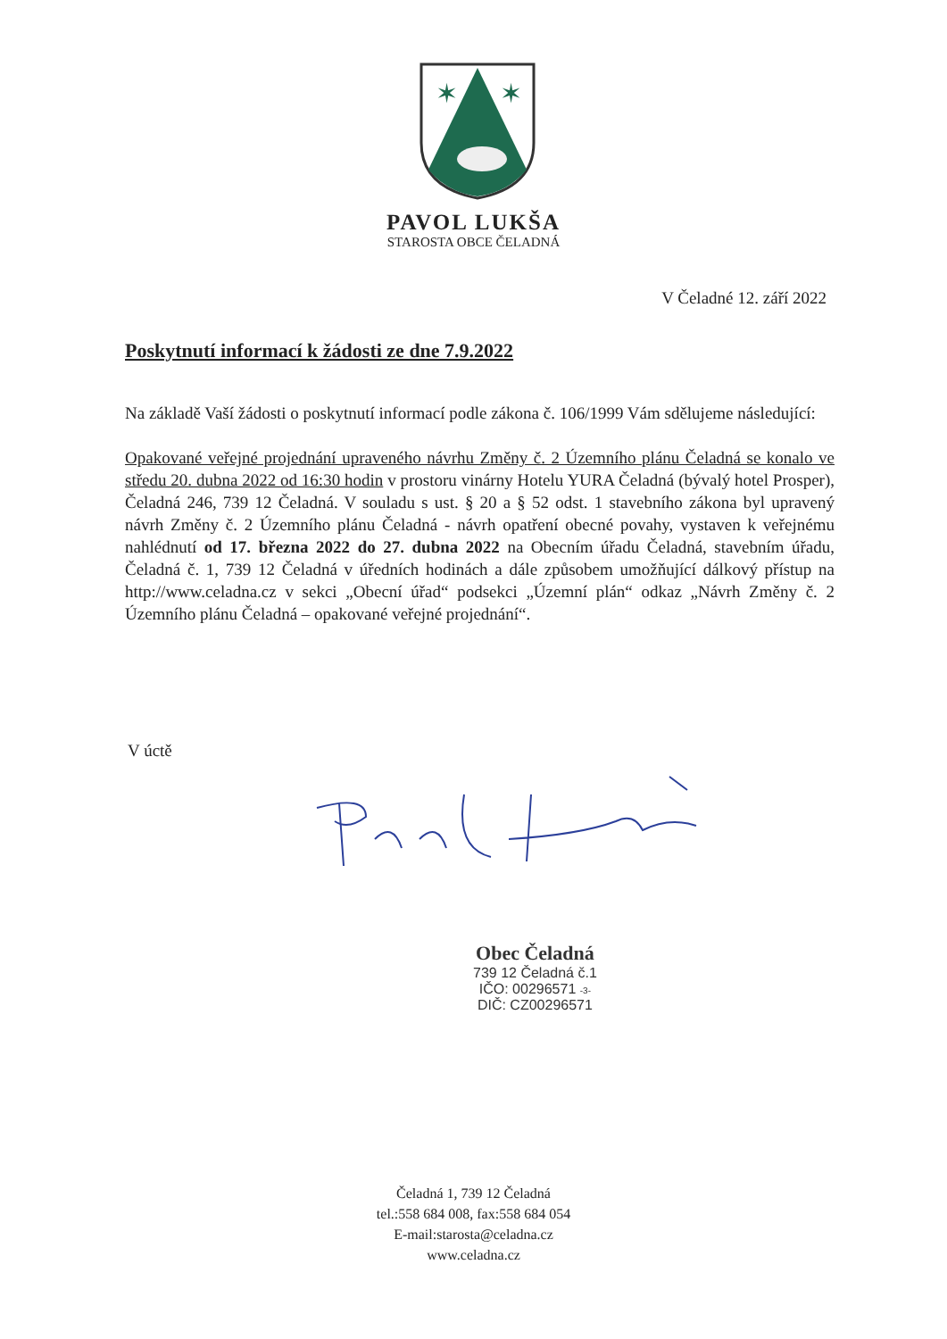✶
✶
PAVOL LUKŠA
STAROSTA OBCE ČELADNÁ
V Čeladné 12. září 2022
Poskytnutí informací k žádosti ze dne 7.9.2022
Na základě Vaší žádosti o poskytnutí informací podle zákona č. 106/1999 Vám sdělujeme následující:
Opakované veřejné projednání upraveného návrhu Změny č. 2 Územního plánu Čeladná se konalo ve středu 20. dubna 2022 od 16:30 hodin v prostoru vinárny Hotelu YURA Čeladná (bývalý hotel Prosper), Čeladná 246, 739 12 Čeladná. V souladu s ust. § 20 a § 52 odst. 1 stavebního zákona byl upravený návrh Změny č. 2 Územního plánu Čeladná - návrh opatření obecné povahy, vystaven k veřejnému nahlédnutí od 17. března 2022 do 27. dubna 2022 na Obecním úřadu Čeladná, stavebním úřadu, Čeladná č. 1, 739 12 Čeladná v úředních hodinách a dále způsobem umožňující dálkový přístup na http://www.celadna.cz v sekci „Obecní úřad“ podsekci „Územní plán“ odkaz „Návrh Změny č. 2 Územního plánu Čeladná – opakované veřejné projednání“.
V úctě
Obec Čeladná
739 12 Čeladná č.1
IČO: 00296571 -3-
DIČ: CZ00296571
Čeladná 1, 739 12 Čeladná
tel.:558 684 008, fax:558 684 054
E-mail:starosta@celadna.cz
www.celadna.cz